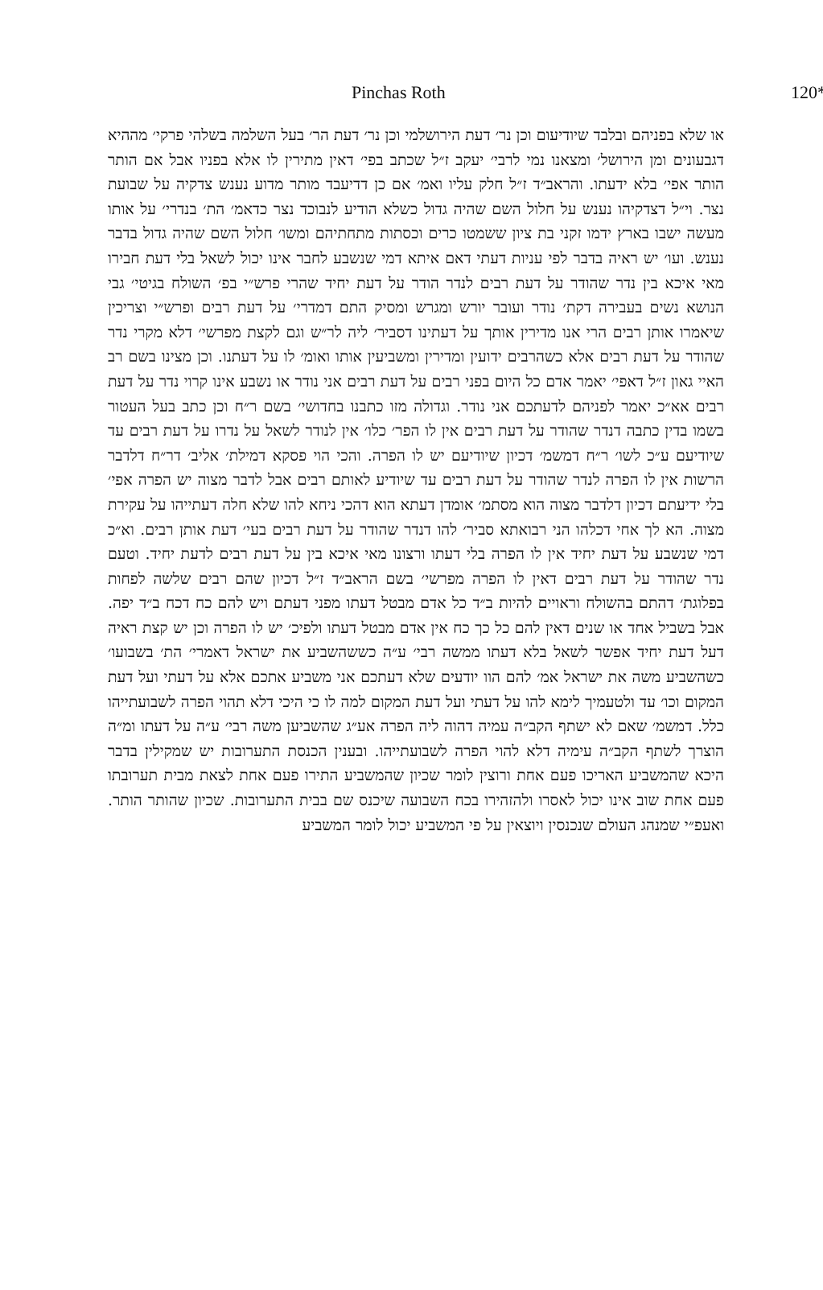Pinchas Roth 120*
או שלא בפניהם ובלבד שיודיעום וכן נר׳ דעת הירושלמי וכן נר׳ דעת הר׳ בעל השלמה בשלהי פרקי׳ מההיא דגבעונים ומן הירושל׳ ומצאנו נמי לרבי׳ יעקב ז״ל שכתב בפי׳ דאין מתירין לו אלא בפניו אבל אם הותר הותר אפי׳ בלא ידעתו. והראב״ד ז״ל חלק עליו ואמ׳ אם כן דדיעבד מותר מדוע נענש צדקיה על שבועת נצר. וי״ל דצדקיהו נענש על חלול השם שהיה גדול כשלא הודיע לנבוכד נצר כדאמ׳ הת׳ בנדרי׳ על אותו מעשה ישבו בארץ ידמו זקני בת ציון ששמטו כרים וכסתות מתחתיהם ומשו׳ חלול השם שהיה גדול בדבר נענש. ועו׳ יש ראיה בדבר לפי עניות דעתי דאם איתא דמי שנשבע לחבר אינו יכול לשאל בלי דעת חבירו מאי איכא בין נדר שהודר על דעת רבים לנדר הודר על דעת יחיד שהרי פרש״י בפ׳ השולח בגיטי׳ גבי הנושא נשים בעבירה דקת׳ נודר ועובר יורש ומגרש ומסיק התם דמדרי׳ על דעת רבים ופרש״י וצריכין שיאמרו אותן רבים הרי אנו מדירין אותך על דעתינו דסביר׳ ליה לר״ש וגם לקצת מפרשי׳ דלא מקרי נדר שהודר על דעת רבים אלא כשהרבים ידועין ומדירין ומשביעין אותו ואומ׳ לו על דעתנו. וכן מצינו בשם רב האיי גאון ז״ל דאפי׳ יאמר אדם כל היום בפני רבים על דעת רבים אני נודר או נשבע אינו קרוי נדר על דעת רבים אא״כ יאמר לפניהם לדעתכם אני נודר. וגדולה מזו כתבנו בחדושי׳ בשם ר״ח וכן כתב בעל העטור בשמו בדין כתבה דנדר שהודר על דעת רבים אין לו הפר׳ כלו׳ אין לנודר לשאל על נדרו על דעת רבים עד שיודיעם ע״כ לשו׳ ר״ח דמשמ׳ דכיון שיודיעם יש לו הפרה. והכי הוי פסקא דמילת׳ אליב׳ דר״ח דלדבר הרשות אין לו הפרה לנדר שהודר על דעת רבים עד שיודיע לאותם רבים אבל לדבר מצוה יש הפרה אפי׳ בלי ידיעתם דכיון דלדבר מצוה הוא מסתמ׳ אומדן דעתא הוא דהכי ניחא להו שלא חלה דעתייהו על עקירת מצוה. הא לך אחי דכלהו הני רבואתא סביר׳ להו דנדר שהודר על דעת רבים בעי׳ דעת אותן רבים. וא״כ דמי שנשבע על דעת יחיד אין לו הפרה בלי דעתו ורצונו מאי איכא בין על דעת רבים לדעת יחיד. וטעם נדר שהודר על דעת רבים דאין לו הפרה מפרשי׳ בשם הראב״ד ז״ל דכיון שהם רבים שלשה לפחות בפלוגת׳ דהתם בהשולח וראויים להיות ב״ד כל אדם מבטל דעתו מפני דעתם ויש להם כח דכח ב״ד יפה. אבל בשביל אחד או שנים דאין להם כל כך כח אין אדם מבטל דעתו ולפיכ׳ יש לו הפרה וכן יש קצת ראיה דעל דעת יחיד אפשר לשאל בלא דעתו ממשה רבי׳ ע״ה כששהשביע את ישראל דאמרי׳ הת׳ בשבועו׳ כשהשביע משה את ישראל אמ׳ להם הוו יודעים שלא דעתכם אני משביע אתכם אלא על דעתי ועל דעת המקום וכו׳ עד ולטעמיך לימא להו על דעתי ועל דעת המקום למה לו כי היכי דלא תהוי הפרה לשבועתייהו כלל. דמשמ׳ שאם לא ישתף הקב״ה עמיה דהוה ליה הפרה אע״ג שהשביען משה רבי׳ ע״ה על דעתו ומ״ה הוצרך לשתף הקב״ה עימיה דלא להוי הפרה לשבועתייהו. ובענין הכנסת התערובות יש שמקילין בדבר היכא שהמשביע האריכו פעם אחת ורוצין לומר שכיון שהמשביע התירו פעם אחת לצאת מבית תערובתו פעם אחת שוב אינו יכול לאסרו ולהזהירו בכח השבועה שיכנס שם בבית התערובות. שכיון שהותר הותר. ואעפ״י שמנהג העולם שנכנסין ויוצאין על פי המשביע יכול לומר המשביע